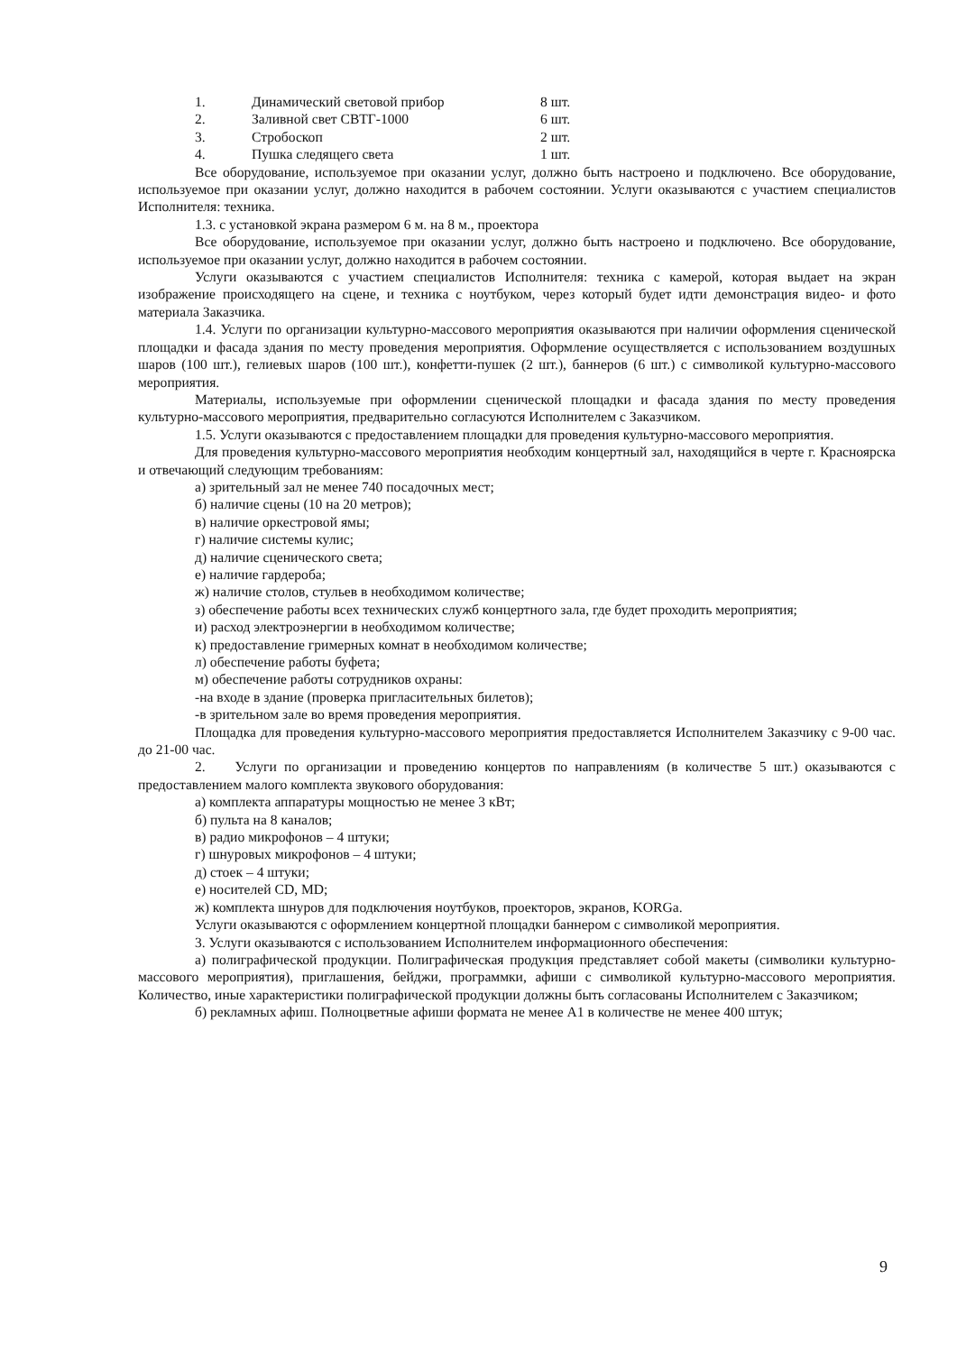1. Динамический световой прибор 8 шт.
2. Заливной свет СВТГ-1000 6 шт.
3. Стробоскоп 2 шт.
4. Пушка следящего света 1 шт.
Все оборудование, используемое при оказании услуг, должно быть настроено и подключено. Все оборудование, используемое при оказании услуг, должно находится в рабочем состоянии. Услуги оказываются с участием специалистов Исполнителя: техника.
1.3. с установкой экрана размером 6 м. на 8 м., проектора
Все оборудование, используемое при оказании услуг, должно быть настроено и подключено. Все оборудование, используемое при оказании услуг, должно находится в рабочем состоянии.
Услуги оказываются с участием специалистов Исполнителя: техника с камерой, которая выдает на экран изображение происходящего на сцене, и техника с ноутбуком, через который будет идти демонстрация видео- и фото материала Заказчика.
1.4. Услуги по организации культурно-массового мероприятия оказываются при наличии оформления сценической площадки и фасада здания по месту проведения мероприятия. Оформление осуществляется с использованием воздушных шаров (100 шт.), гелиевых шаров (100 шт.), конфетти-пушек (2 шт.), баннеров (6 шт.) с символикой культурно-массового мероприятия.
Материалы, используемые при оформлении сценической площадки и фасада здания по месту проведения культурно-массового мероприятия, предварительно согласуются Исполнителем с Заказчиком.
1.5. Услуги оказываются с предоставлением площадки для проведения культурно-массового мероприятия.
Для проведения культурно-массового мероприятия необходим концертный зал, находящийся в черте г. Красноярска и отвечающий следующим требованиям:
а) зрительный зал не менее 740 посадочных мест;
б) наличие сцены (10 на 20 метров);
в) наличие оркестровой ямы;
г) наличие системы кулис;
д) наличие сценического света;
е) наличие гардероба;
ж) наличие столов, стульев в необходимом количестве;
з) обеспечение работы всех технических служб концертного зала, где будет проходить мероприятия;
и) расход электроэнергии в необходимом количестве;
к) предоставление гримерных комнат в необходимом количестве;
л) обеспечение работы буфета;
м) обеспечение работы сотрудников охраны:
-на входе в здание (проверка пригласительных билетов);
-в зрительном зале во время проведения мероприятия.
Площадка для проведения культурно-массового мероприятия предоставляется Исполнителем Заказчику с 9-00 час. до 21-00 час.
2. Услуги по организации и проведению концертов по направлениям (в количестве 5 шт.) оказываются с предоставлением малого комплекта звукового оборудования:
а) комплекта аппаратуры мощностью не менее 3 кВт;
б) пульта на 8 каналов;
в) радио микрофонов – 4 штуки;
г) шнуровых микрофонов – 4 штуки;
д) стоек – 4 штуки;
е) носителей CD, MD;
ж) комплекта шнуров для подключения ноутбуков, проекторов, экранов, KORGа.
Услуги оказываются с оформлением концертной площадки баннером с символикой мероприятия.
3. Услуги оказываются с использованием Исполнителем информационного обеспечения:
а) полиграфической продукции. Полиграфическая продукция представляет собой макеты (символики культурно-массового мероприятия), приглашения, бейджи, программки, афиши с символикой культурно-массового мероприятия. Количество, иные характеристики полиграфической продукции должны быть согласованы Исполнителем с Заказчиком;
б) рекламных афиш. Полноцветные афиши формата не менее А1 в количестве не менее 400 штук;
9